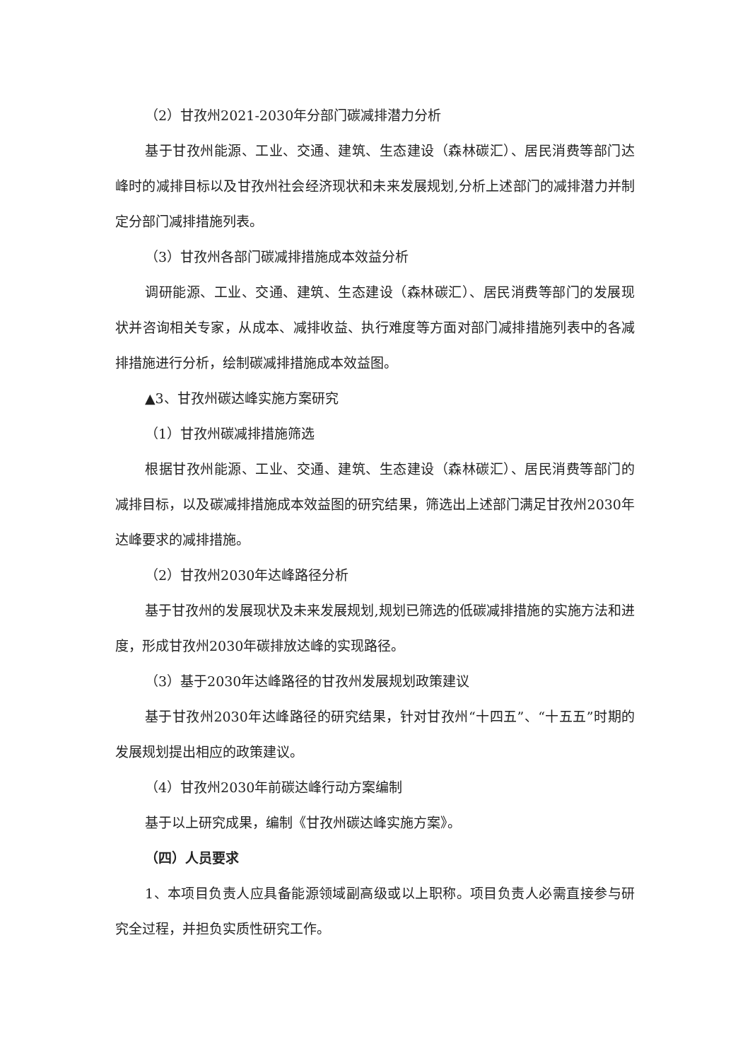（2）甘孜州2021-2030年分部门碳减排潜力分析
基于甘孜州能源、工业、交通、建筑、生态建设（森林碳汇）、居民消费等部门达峰时的减排目标以及甘孜州社会经济现状和未来发展规划,分析上述部门的减排潜力并制定分部门减排措施列表。
（3）甘孜州各部门碳减排措施成本效益分析
调研能源、工业、交通、建筑、生态建设（森林碳汇）、居民消费等部门的发展现状并咨询相关专家，从成本、减排收益、执行难度等方面对部门减排措施列表中的各减排措施进行分析，绘制碳减排措施成本效益图。
▲3、甘孜州碳达峰实施方案研究
（1）甘孜州碳减排措施筛选
根据甘孜州能源、工业、交通、建筑、生态建设（森林碳汇）、居民消费等部门的减排目标，以及碳减排措施成本效益图的研究结果，筛选出上述部门满足甘孜州2030年达峰要求的减排措施。
（2）甘孜州2030年达峰路径分析
基于甘孜州的发展现状及未来发展规划,规划已筛选的低碳减排措施的实施方法和进度，形成甘孜州2030年碳排放达峰的实现路径。
（3）基于2030年达峰路径的甘孜州发展规划政策建议
基于甘孜州2030年达峰路径的研究结果，针对甘孜州“十四五”、“十五五”时期的发展规划提出相应的政策建议。
（4）甘孜州2030年前碳达峰行动方案编制
基于以上研究成果，编制《甘孜州碳达峰实施方案》。
（四）人员要求
1、本项目负责人应具备能源领域副高级或以上职称。项目负责人必需直接参与研究全过程，并担负实质性研究工作。